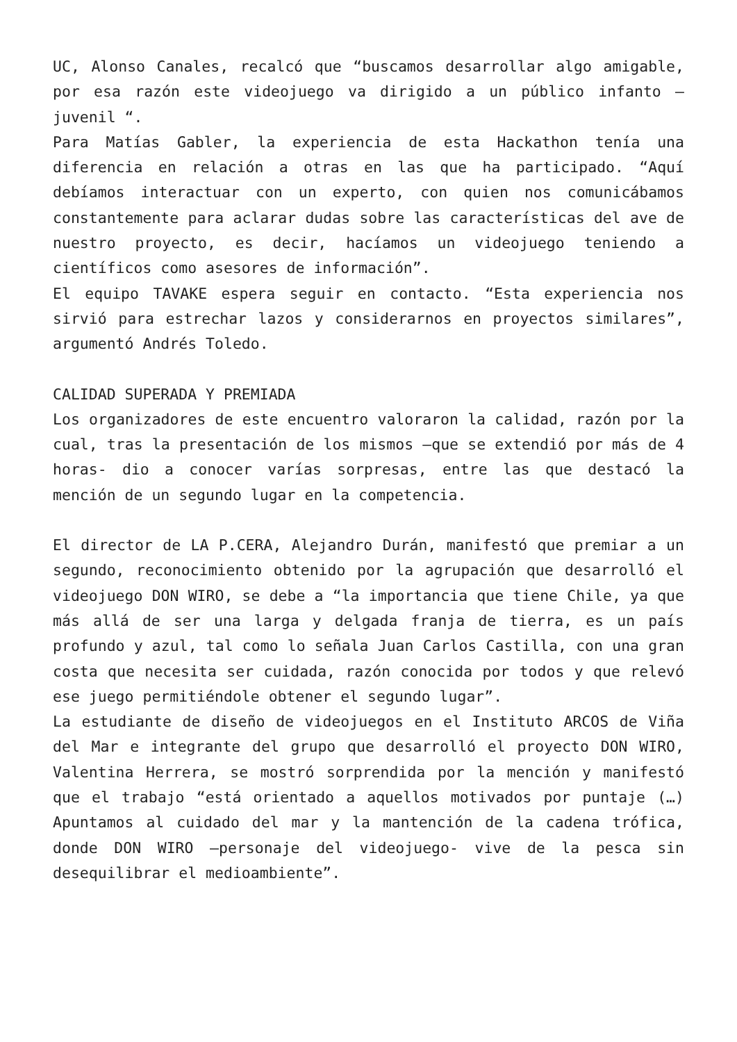UC, Alonso Canales, recalcó que “buscamos desarrollar algo amigable, por esa razón este videojuego va dirigido a un público infanto –juvenil “.
Para Matías Gabler, la experiencia de esta Hackathon tenía una diferencia en relación a otras en las que ha participado. “Aquí debíamos interactuar con un experto, con quien nos comunicábamos constantemente para aclarar dudas sobre las características del ave de nuestro proyecto, es decir, hacíamos un videojuego teniendo a científicos como asesores de información”.
El equipo TAVAKE espera seguir en contacto. “Esta experiencia nos sirvió para estrechar lazos y considerarnos en proyectos similares”, argumentó Andrés Toledo.
CALIDAD SUPERADA Y PREMIADA
Los organizadores de este encuentro valoraron la calidad, razón por la cual, tras la presentación de los mismos –que se extendió por más de 4 horas- dio a conocer varías sorpresas, entre las que destacó la mención de un segundo lugar en la competencia.
El director de LA P.CERA, Alejandro Durán, manifestó que premiar a un segundo, reconocimiento obtenido por la agrupación que desarrolló el videojuego DON WIRO, se debe a “la importancia que tiene Chile, ya que más allá de ser una larga y delgada franja de tierra, es un país profundo y azul, tal como lo señala Juan Carlos Castilla, con una gran costa que necesita ser cuidada, razón conocida por todos y que relevó ese juego permitiéndole obtener el segundo lugar”.
La estudiante de diseño de videojuegos en el Instituto ARCOS de Viña del Mar e integrante del grupo que desarrolló el proyecto DON WIRO, Valentina Herrera, se mostró sorprendida por la mención y manifestó que el trabajo “está orientado a aquellos motivados por puntaje (…) Apuntamos al cuidado del mar y la mantención de la cadena trófica, donde DON WIRO –personaje del videojuego- vive de la pesca sin desequilibrar el medioambiente”.